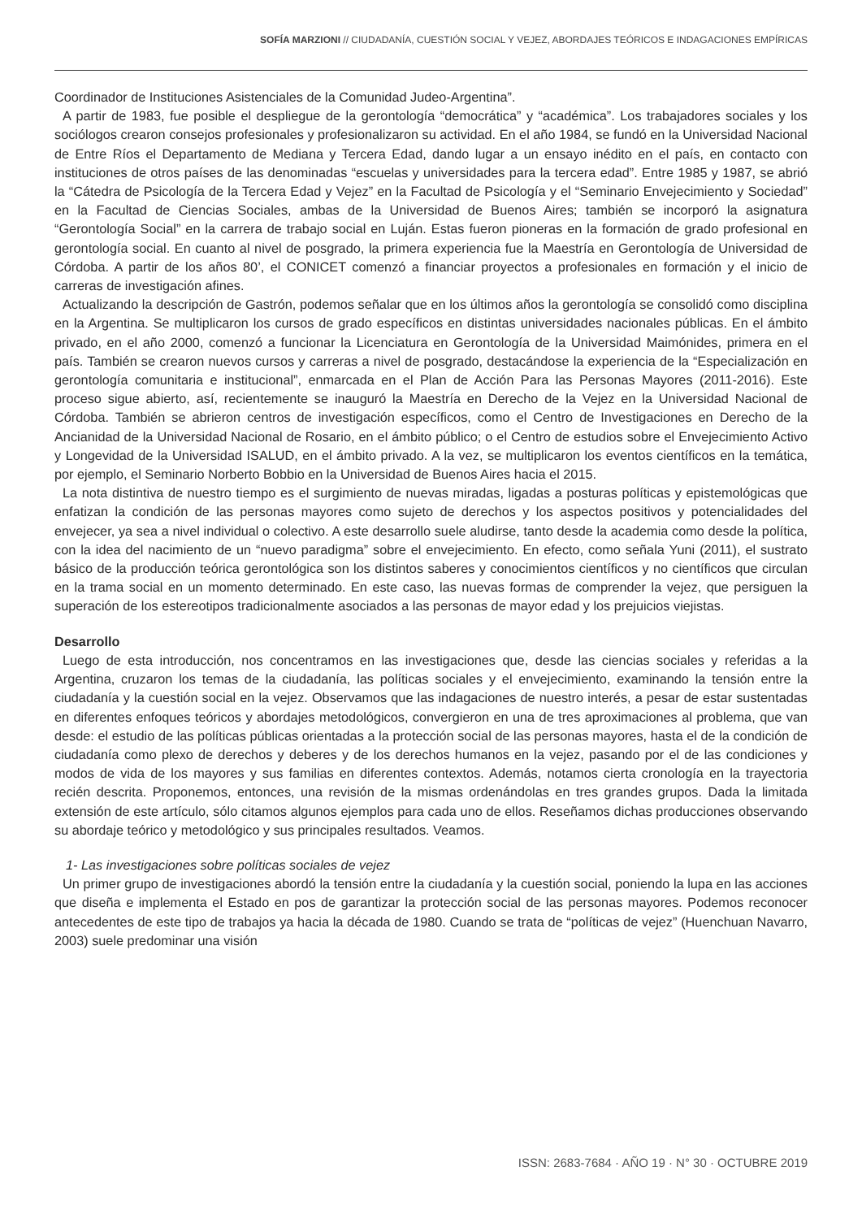SOFÍA MARZIONI // CIUDADANÍA, CUESTIÓN SOCIAL Y VEJEZ, ABORDAJES TEÓRICOS E INDAGACIONES EMPÍRICAS
Coordinador de Instituciones Asistenciales de la Comunidad Judeo-Argentina”.
A partir de 1983, fue posible el despliegue de la gerontología “democrática” y “académica”. Los trabajadores sociales y los sociólogos crearon consejos profesionales y profesionalizaron su actividad. En el año 1984, se fundó en la Universidad Nacional de Entre Ríos el Departamento de Mediana y Tercera Edad, dando lugar a un ensayo inédito en el país, en contacto con instituciones de otros países de las denominadas “escuelas y universidades para la tercera edad”. Entre 1985 y 1987, se abrió la “Cátedra de Psicología de la Tercera Edad y Vejez” en la Facultad de Psicología y el “Seminario Envejecimiento y Sociedad” en la Facultad de Ciencias Sociales, ambas de la Universidad de Buenos Aires; también se incorporó la asignatura “Gerontología Social” en la carrera de trabajo social en Luján. Estas fueron pioneras en la formación de grado profesional en gerontología social. En cuanto al nivel de posgrado, la primera experiencia fue la Maestría en Gerontología de Universidad de Córdoba. A partir de los años 80’, el CONICET comenzó a financiar proyectos a profesionales en formación y el inicio de carreras de investigación afines.
Actualizando la descripción de Gastrón, podemos señalar que en los últimos años la gerontología se consolidó como disciplina en la Argentina. Se multiplicaron los cursos de grado específicos en distintas universidades nacionales públicas. En el ámbito privado, en el año 2000, comenzó a funcionar la Licenciatura en Gerontología de la Universidad Maimónides, primera en el país. También se crearon nuevos cursos y carreras a nivel de posgrado, destacándose la experiencia de la “Especialización en gerontología comunitaria e institucional”, enmarcada en el Plan de Acción Para las Personas Mayores (2011-2016). Este proceso sigue abierto, así, recientemente se inauguró la Maestría en Derecho de la Vejez en la Universidad Nacional de Córdoba. También se abrieron centros de investigación específicos, como el Centro de Investigaciones en Derecho de la Ancianidad de la Universidad Nacional de Rosario, en el ámbito público; o el Centro de estudios sobre el Envejecimiento Activo y Longevidad de la Universidad ISALUD, en el ámbito privado. A la vez, se multiplicaron los eventos científicos en la temática, por ejemplo, el Seminario Norberto Bobbio en la Universidad de Buenos Aires hacia el 2015.
La nota distintiva de nuestro tiempo es el surgimiento de nuevas miradas, ligadas a posturas políticas y epistemológicas que enfatizan la condición de las personas mayores como sujeto de derechos y los aspectos positivos y potencialidades del envejecer, ya sea a nivel individual o colectivo. A este desarrollo suele aludirse, tanto desde la academia como desde la política, con la idea del nacimiento de un “nuevo paradigma” sobre el envejecimiento. En efecto, como señala Yuni (2011), el sustrato básico de la producción teórica gerontológica son los distintos saberes y conocimientos científicos y no científicos que circulan en la trama social en un momento determinado. En este caso, las nuevas formas de comprender la vejez, que persiguen la superación de los estereotipos tradicionalmente asociados a las personas de mayor edad y los prejuicios viejistas.
Desarrollo
Luego de esta introducción, nos concentramos en las investigaciones que, desde las ciencias sociales y referidas a la Argentina, cruzaron los temas de la ciudadanía, las políticas sociales y el envejecimiento, examinando la tensión entre la ciudadanía y la cuestión social en la vejez. Observamos que las indagaciones de nuestro interés, a pesar de estar sustentadas en diferentes enfoques teóricos y abordajes metodológicos, convergieron en una de tres aproximaciones al problema, que van desde: el estudio de las políticas públicas orientadas a la protección social de las personas mayores, hasta el de la condición de ciudadanía como plexo de derechos y deberes y de los derechos humanos en la vejez, pasando por el de las condiciones y modos de vida de los mayores y sus familias en diferentes contextos. Además, notamos cierta cronología en la trayectoria recién descrita. Proponemos, entonces, una revisión de la mismas ordenándolas en tres grandes grupos. Dada la limitada extensión de este artículo, sólo citamos algunos ejemplos para cada uno de ellos. Reseñamos dichas producciones observando su abordaje teórico y metodológico y sus principales resultados. Veamos.
1- Las investigaciones sobre políticas sociales de vejez
Un primer grupo de investigaciones abordó la tensión entre la ciudadanía y la cuestión social, poniendo la lupa en las acciones que diseña e implementa el Estado en pos de garantizar la protección social de las personas mayores. Podemos reconocer antecedentes de este tipo de trabajos ya hacia la década de 1980. Cuando se trata de “políticas de vejez” (Huenchuan Navarro, 2003) suele predominar una visión
ISSN: 2683-7684 · AÑO 19 · N° 30 · OCTUBRE 2019